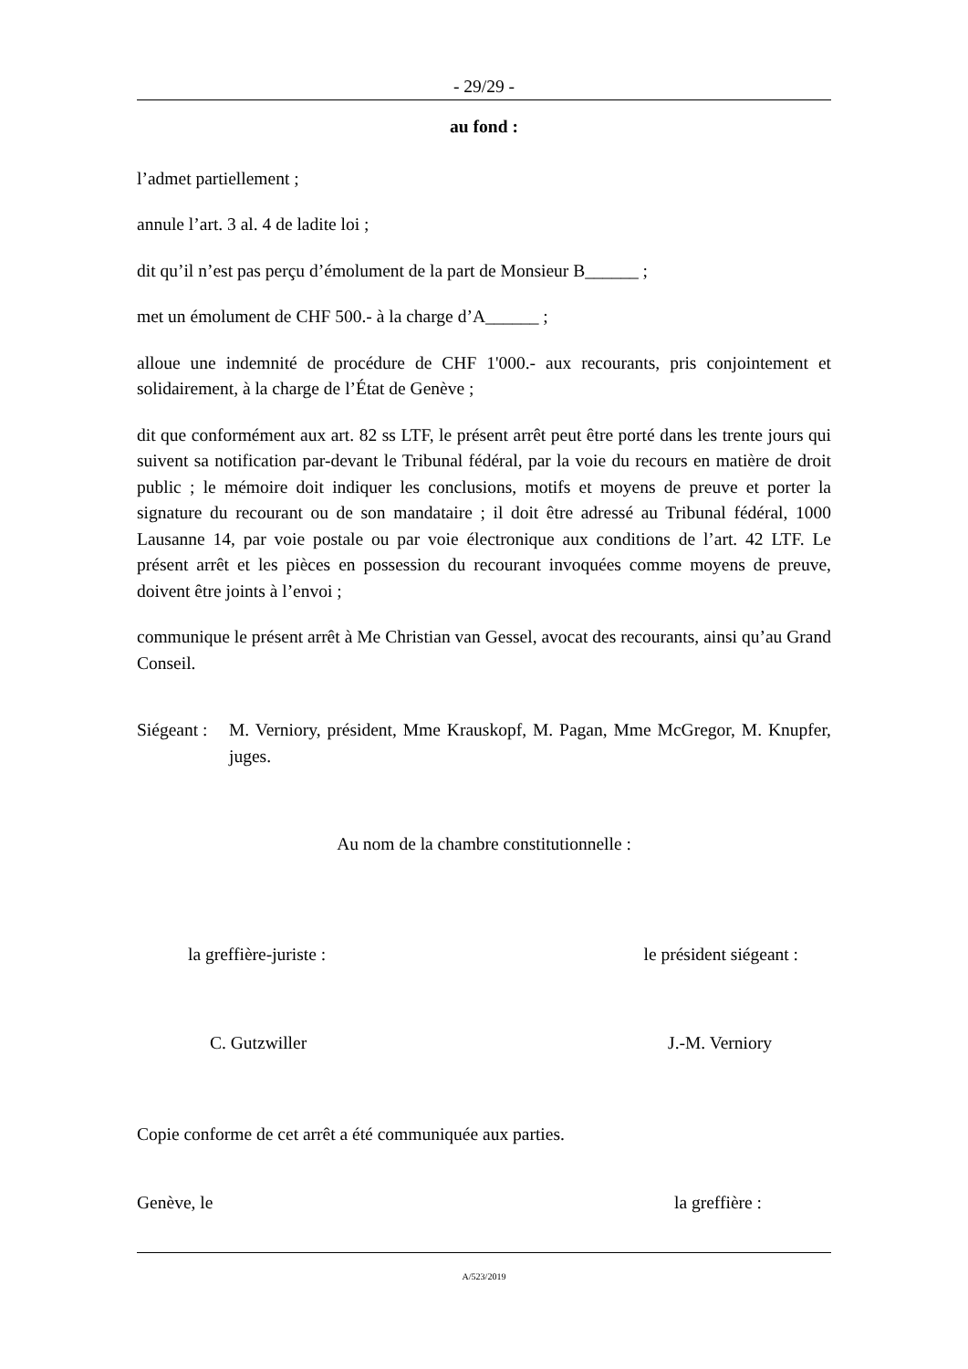- 29/29 -
au fond :
l’admet partiellement ;
annule l’art. 3 al. 4 de ladite loi ;
dit qu’il n’est pas perçu d’émolument de la part de Monsieur B______ ;
met un émolument de CHF 500.- à la charge d’A______ ;
alloue une indemnité de procédure de CHF 1'000.- aux recourants, pris conjointement et solidairement, à la charge de l’État de Genève ;
dit que conformément aux art. 82 ss LTF, le présent arrêt peut être porté dans les trente jours qui suivent sa notification par-devant le Tribunal fédéral, par la voie du recours en matière de droit public ; le mémoire doit indiquer les conclusions, motifs et moyens de preuve et porter la signature du recourant ou de son mandataire ; il doit être adressé au Tribunal fédéral, 1000 Lausanne 14, par voie postale ou par voie électronique aux conditions de l’art. 42 LTF. Le présent arrêt et les pièces en possession du recourant invoquées comme moyens de preuve, doivent être joints à l’envoi ;
communique le présent arrêt à Me Christian van Gessel, avocat des recourants, ainsi qu’au Grand Conseil.
Siégeant :
M. Verniory, président, Mme Krauskopf, M. Pagan, Mme McGregor, M. Knupfer, juges.
Au nom de la chambre constitutionnelle :
la greffière-juriste : le président siégeant :
C. Gutzwiller J.-M. Verniory
Copie conforme de cet arrêt a été communiquée aux parties.
Genève, le la greffière :
A/523/2019